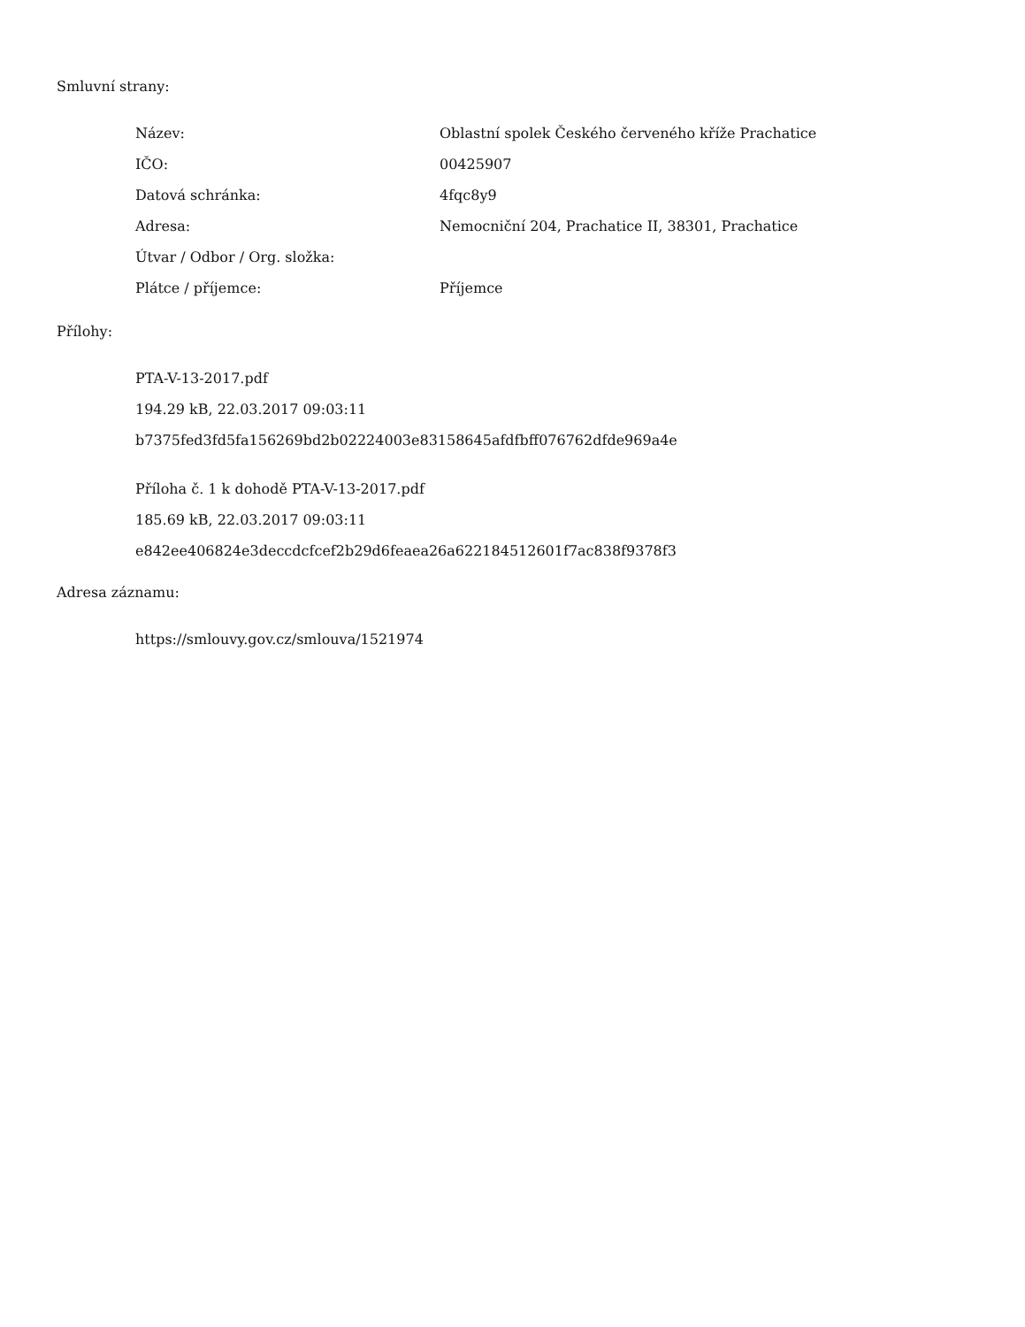Smluvní strany:
| Název: | Oblastní spolek Českého červeného kříže Prachatice |
| IČO: | 00425907 |
| Datová schránka: | 4fqc8y9 |
| Adresa: | Nemocniční 204, Prachatice II, 38301, Prachatice |
| Útvar / Odbor / Org. složka: | |
| Plátce / příjemce: | Příjemce |
Přílohy:
PTA-V-13-2017.pdf
194.29 kB, 22.03.2017 09:03:11
b7375fed3fd5fa156269bd2b02224003e83158645afdfbff076762dfde969a4e
Příloha č. 1 k dohodě PTA-V-13-2017.pdf
185.69 kB, 22.03.2017 09:03:11
e842ee406824e3deccdcfcef2b29d6feaea26a622184512601f7ac838f9378f3
Adresa záznamu:
https://smlouvy.gov.cz/smlouva/1521974